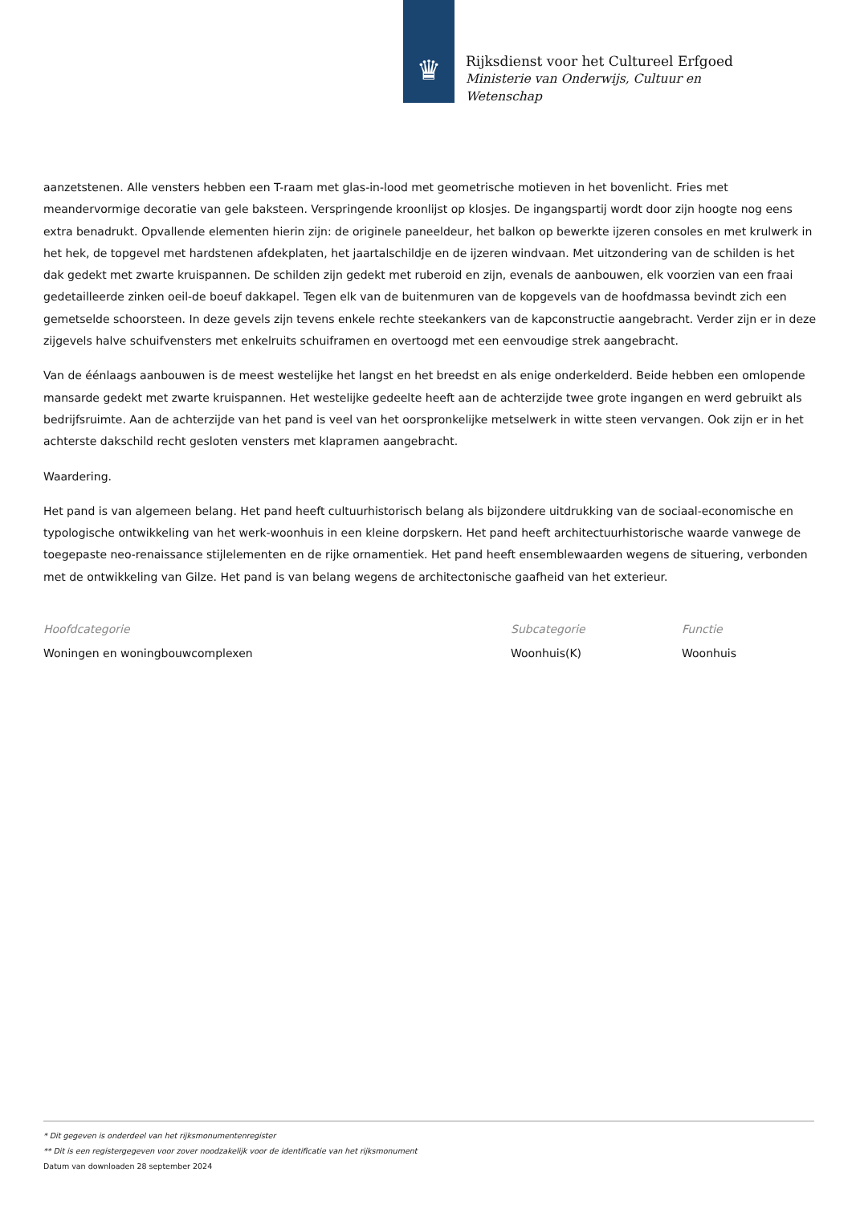♛
Rijksdienst voor het Cultureel Erfgoed
Ministerie van Onderwijs, Cultuur en
Wetenschap
aanzetstenen. Alle vensters hebben een T-raam met glas-in-lood met geometrische motieven in het bovenlicht. Fries met meandervormige decoratie van gele baksteen. Verspringende kroonlijst op klosjes. De ingangspartij wordt door zijn hoogte nog eens extra benadrukt. Opvallende elementen hierin zijn: de originele paneeldeur, het balkon op bewerkte ijzeren consoles en met krulwerk in het hek, de topgevel met hardstenen afdekplaten, het jaartalschildje en de ijzeren windvaan. Met uitzondering van de schilden is het dak gedekt met zwarte kruispannen. De schilden zijn gedekt met ruberoid en zijn, evenals de aanbouwen, elk voorzien van een fraai gedetailleerde zinken oeil-de boeuf dakkapel. Tegen elk van de buitenmuren van de kopgevels van de hoofdmassa bevindt zich een gemetselde schoorsteen. In deze gevels zijn tevens enkele rechte steekankers van de kapconstructie aangebracht. Verder zijn er in deze zijgevels halve schuifvensters met enkelruits schuiframen en overtoogd met een eenvoudige strek aangebracht.
Van de éénlaags aanbouwen is de meest westelijke het langst en het breedst en als enige onderkelderd. Beide hebben een omlopende mansarde gedekt met zwarte kruispannen. Het westelijke gedeelte heeft aan de achterzijde twee grote ingangen en werd gebruikt als bedrijfsruimte. Aan de achterzijde van het pand is veel van het oorspronkelijke metselwerk in witte steen vervangen. Ook zijn er in het achterste dakschild recht gesloten vensters met klapramen aangebracht.
Waardering.
Het pand is van algemeen belang. Het pand heeft cultuurhistorisch belang als bijzondere uitdrukking van de sociaal-economische en typologische ontwikkeling van het werk-woonhuis in een kleine dorpskern. Het pand heeft architectuurhistorische waarde vanwege de toegepaste neo-renaissance stijlelementen en de rijke ornamentiek. Het pand heeft ensemblewaarden wegens de situering, verbonden met de ontwikkeling van Gilze. Het pand is van belang wegens de architectonische gaafheid van het exterieur.
Hoofdcategorie
Woningen en woningbouwcomplexen
Subcategorie
Woonhuis(K)
Functie
Woonhuis
* Dit gegeven is onderdeel van het rijksmonumentenregister
** Dit is een registergegeven voor zover noodzakelijk voor de identificatie van het rijksmonument
Datum van downloaden 28 september 2024